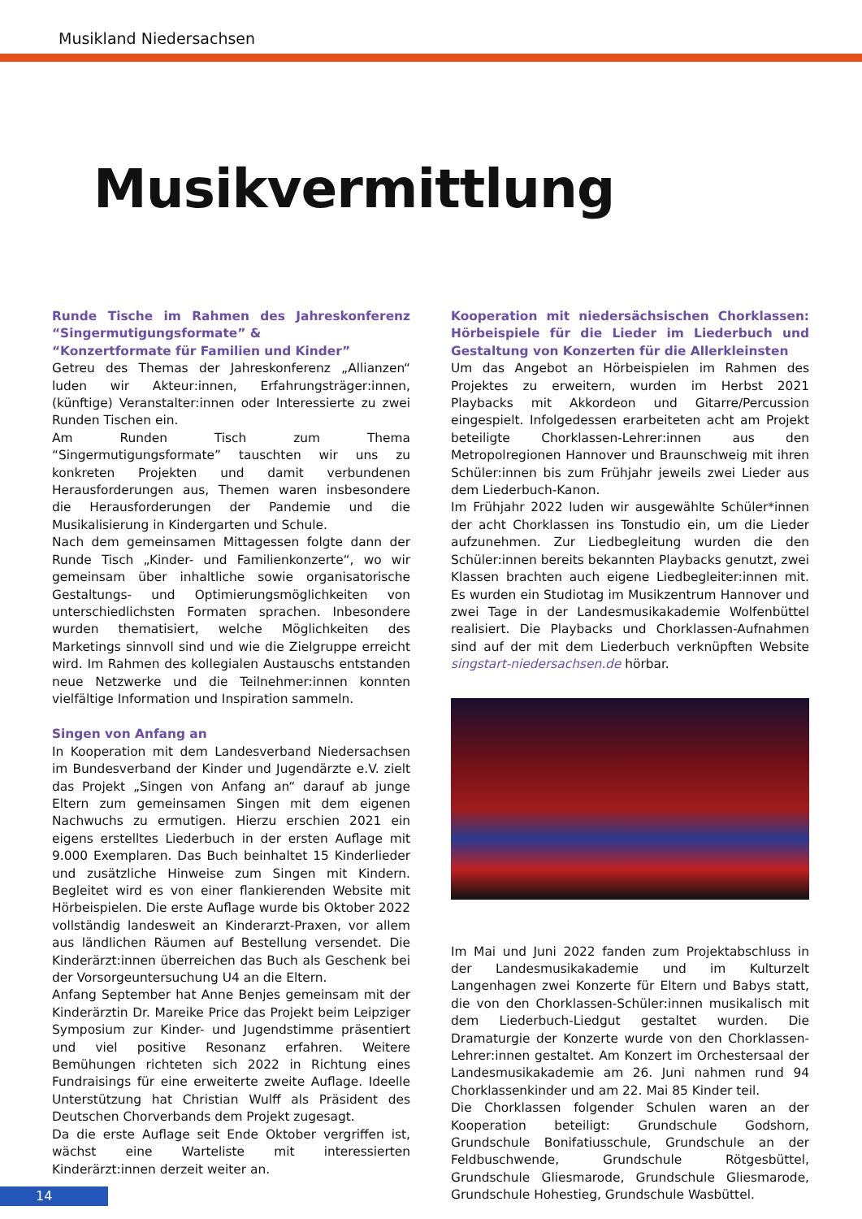Musikland Niedersachsen
Musikvermittlung
Runde Tische im Rahmen des Jahreskonferenz “Singermutigungsformate” &
“Konzertformate für Familien und Kinder”
Getreu des Themas der Jahreskonferenz „Allianzen“ luden wir Akteur:innen, Erfahrungsträger:innen, (künftige) Veranstalter:innen oder Interessierte zu zwei Runden Tischen ein.
Am Runden Tisch zum Thema “Singermutigungsformate” tauschten wir uns zu konkreten Projekten und damit verbundenen Herausforderungen aus, Themen waren insbesondere die Herausforderungen der Pandemie und die Musikalisierung in Kindergarten und Schule.
Nach dem gemeinsamen Mittagessen folgte dann der Runde Tisch „Kinder- und Familienkonzerte“, wo wir gemeinsam über inhaltliche sowie organisatorische Gestaltungs- und Optimierungsmöglichkeiten von unterschiedlichsten Formaten sprachen. Inbesondere wurden thematisiert, welche Möglichkeiten des Marketings sinnvoll sind und wie die Zielgruppe erreicht wird. Im Rahmen des kollegialen Austauschs entstanden neue Netzwerke und die Teilnehmer:innen konnten vielfältige Information und Inspiration sammeln.
Singen von Anfang an
In Kooperation mit dem Landesverband Niedersachsen im Bundesverband der Kinder und Jugendärzte e.V. zielt das Projekt „Singen von Anfang an“ darauf ab junge Eltern zum gemeinsamen Singen mit dem eigenen Nachwuchs zu ermutigen. Hierzu erschien 2021 ein eigens erstelltes Liederbuch in der ersten Auflage mit 9.000 Exemplaren. Das Buch beinhaltet 15 Kinderlieder und zusätzliche Hinweise zum Singen mit Kindern. Begleitet wird es von einer flankierenden Website mit Hörbeispielen. Die erste Auflage wurde bis Oktober 2022 vollständig landesweit an Kinderarzt-Praxen, vor allem aus ländlichen Räumen auf Bestellung versendet. Die Kinderärzt:innen überreichen das Buch als Geschenk bei der Vorsorgeuntersuchung U4 an die Eltern.
Anfang September hat Anne Benjes gemeinsam mit der Kinderärztin Dr. Mareike Price das Projekt beim Leipziger Symposium zur Kinder- und Jugendstimme präsentiert und viel positive Resonanz erfahren. Weitere Bemühungen richteten sich 2022 in Richtung eines Fundraisings für eine erweiterte zweite Auflage. Ideelle Unterstützung hat Christian Wulff als Präsident des Deutschen Chorverbands dem Projekt zugesagt.
Da die erste Auflage seit Ende Oktober vergriffen ist, wächst eine Warteliste mit interessierten Kinderärzt:innen derzeit weiter an.
Kooperation mit niedersächsischen Chorklassen: Hörbeispiele für die Lieder im Liederbuch und Gestaltung von Konzerten für die Allerkleinsten
Um das Angebot an Hörbeispielen im Rahmen des Projektes zu erweitern, wurden im Herbst 2021 Playbacks mit Akkordeon und Gitarre/Percussion eingespielt. Infolgedessen erarbeiteten acht am Projekt beteiligte Chorklassen-Lehrer:innen aus den Metropolregionen Hannover und Braunschweig mit ihren Schüler:innen bis zum Frühjahr jeweils zwei Lieder aus dem Liederbuch-Kanon.
Im Frühjahr 2022 luden wir ausgewählte Schüler*innen der acht Chorklassen ins Tonstudio ein, um die Lieder aufzunehmen. Zur Liedbegleitung wurden die den Schüler:innen bereits bekannten Playbacks genutzt, zwei Klassen brachten auch eigene Liedbegleiter:innen mit. Es wurden ein Studiotag im Musikzentrum Hannover und zwei Tage in der Landesmusikakademie Wolfenbüttel realisiert. Die Playbacks und Chorklassen-Aufnahmen sind auf der mit dem Liederbuch verknüpften Website singstart-niedersachsen.de hörbar.
Im Mai und Juni 2022 fanden zum Projektabschluss in der Landesmusikakademie und im Kulturzelt Langenhagen zwei Konzerte für Eltern und Babys statt, die von den Chorklassen-Schüler:innen musikalisch mit dem Liederbuch-Liedgut gestaltet wurden. Die Dramaturgie der Konzerte wurde von den Chorklassen-Lehrer:innen gestaltet. Am Konzert im Orchestersaal der Landesmusikakademie am 26. Juni nahmen rund 94 Chorklassenkinder und am 22. Mai 85 Kinder teil.
Die Chorklassen folgender Schulen waren an der Kooperation beteiligt: Grundschule Godshorn, Grundschule Bonifatiusschule, Grundschule an der Feldbuschwende, Grundschule Rötgesbüttel, Grundschule Gliesmarode, Grundschule Gliesmarode, Grundschule Hohestieg, Grundschule Wasbüttel.
14